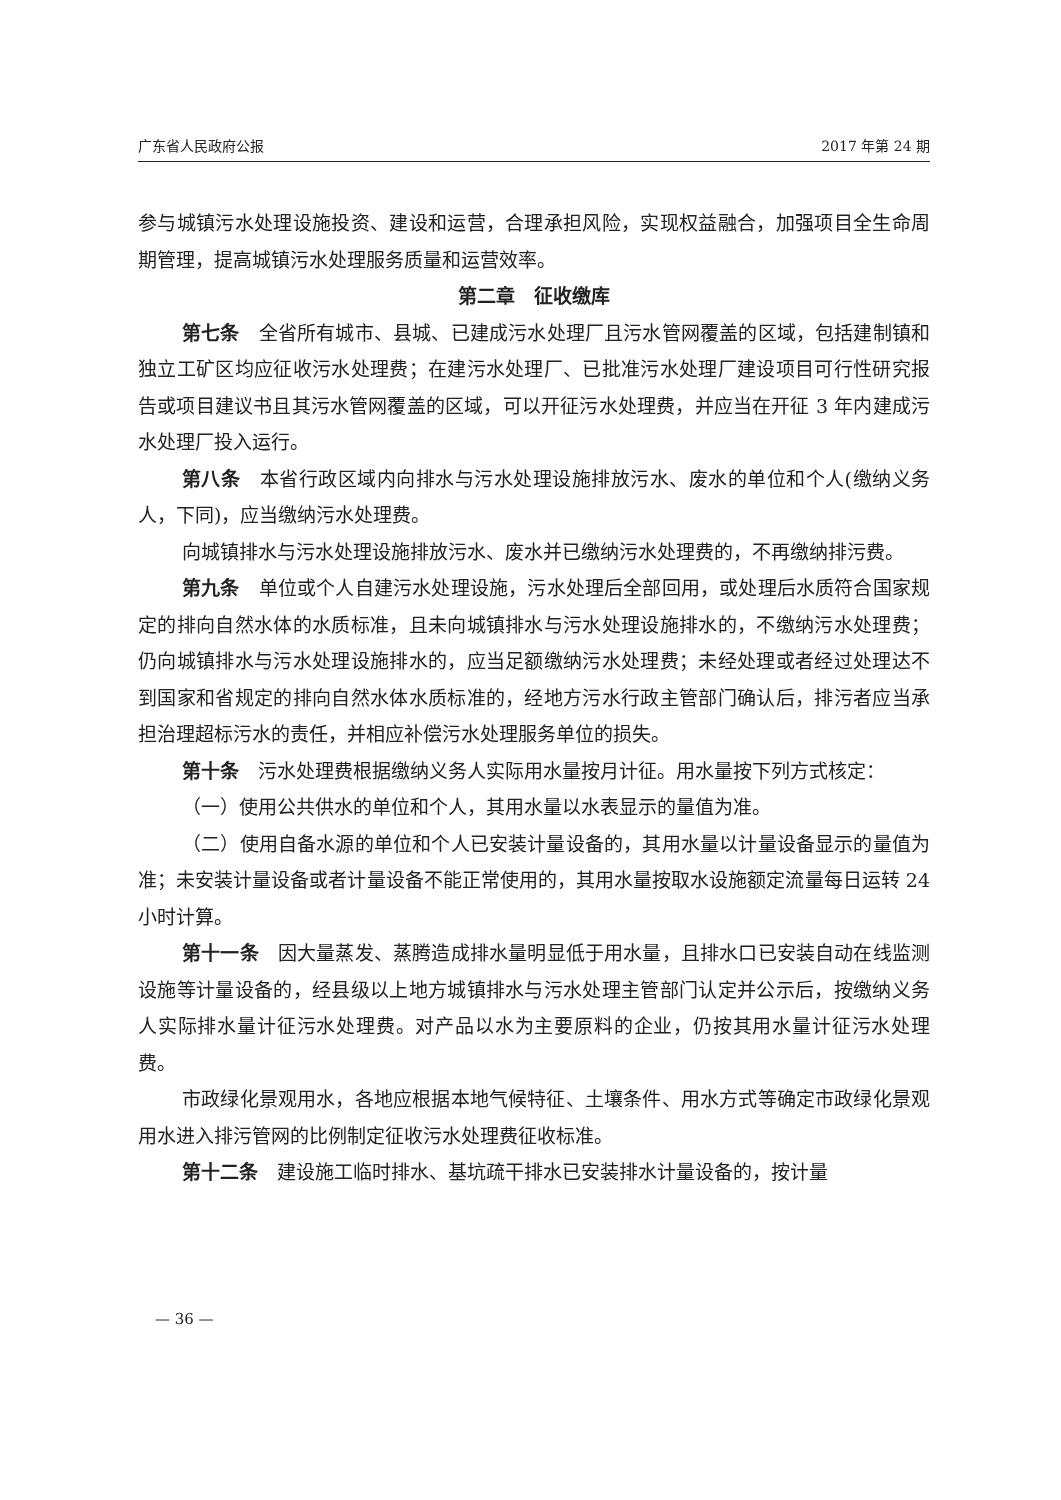广东省人民政府公报 2017 年第 24 期
参与城镇污水处理设施投资、建设和运营，合理承担风险，实现权益融合，加强项目全生命周期管理，提高城镇污水处理服务质量和运营效率。
第二章　征收缴库
第七条　全省所有城市、县城、已建成污水处理厂且污水管网覆盖的区域，包括建制镇和独立工矿区均应征收污水处理费；在建污水处理厂、已批准污水处理厂建设项目可行性研究报告或项目建议书且其污水管网覆盖的区域，可以开征污水处理费，并应当在开征 3 年内建成污水处理厂投入运行。
第八条　本省行政区域内向排水与污水处理设施排放污水、废水的单位和个人(缴纳义务人，下同)，应当缴纳污水处理费。
向城镇排水与污水处理设施排放污水、废水并已缴纳污水处理费的，不再缴纳排污费。
第九条　单位或个人自建污水处理设施，污水处理后全部回用，或处理后水质符合国家规定的排向自然水体的水质标准，且未向城镇排水与污水处理设施排水的，不缴纳污水处理费；仍向城镇排水与污水处理设施排水的，应当足额缴纳污水处理费；未经处理或者经过处理达不到国家和省规定的排向自然水体水质标准的，经地方污水行政主管部门确认后，排污者应当承担治理超标污水的责任，并相应补偿污水处理服务单位的损失。
第十条　污水处理费根据缴纳义务人实际用水量按月计征。用水量按下列方式核定：
（一）使用公共供水的单位和个人，其用水量以水表显示的量值为准。
（二）使用自备水源的单位和个人已安装计量设备的，其用水量以计量设备显示的量值为准；未安装计量设备或者计量设备不能正常使用的，其用水量按取水设施额定流量每日运转 24 小时计算。
第十一条　因大量蒸发、蒸腾造成排水量明显低于用水量，且排水口已安装自动在线监测设施等计量设备的，经县级以上地方城镇排水与污水处理主管部门认定并公示后，按缴纳义务人实际排水量计征污水处理费。对产品以水为主要原料的企业，仍按其用水量计征污水处理费。
市政绿化景观用水，各地应根据本地气候特征、土壤条件、用水方式等确定市政绿化景观用水进入排污管网的比例制定征收污水处理费征收标准。
第十二条　建设施工临时排水、基坑疏干排水已安装排水计量设备的，按计量
— 36 —